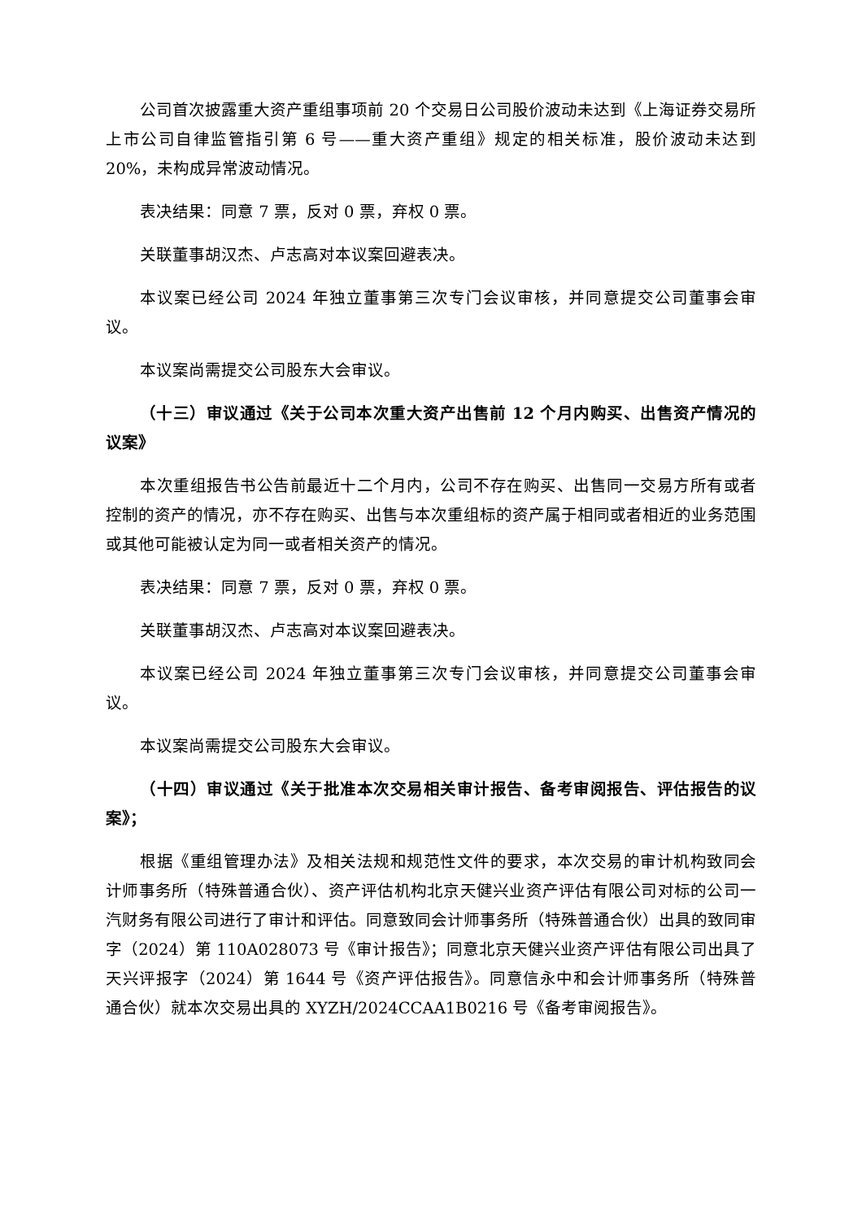公司首次披露重大资产重组事项前 20 个交易日公司股价波动未达到《上海证券交易所上市公司自律监管指引第 6 号——重大资产重组》规定的相关标准，股价波动未达到 20%，未构成异常波动情况。
表决结果：同意 7 票，反对 0 票，弃权 0 票。
关联董事胡汉杰、卢志高对本议案回避表决。
本议案已经公司 2024 年独立董事第三次专门会议审核，并同意提交公司董事会审议。
本议案尚需提交公司股东大会审议。
（十三）审议通过《关于公司本次重大资产出售前 12 个月内购买、出售资产情况的议案》
本次重组报告书公告前最近十二个月内，公司不存在购买、出售同一交易方所有或者控制的资产的情况，亦不存在购买、出售与本次重组标的资产属于相同或者相近的业务范围或其他可能被认定为同一或者相关资产的情况。
表决结果：同意 7 票，反对 0 票，弃权 0 票。
关联董事胡汉杰、卢志高对本议案回避表决。
本议案已经公司 2024 年独立董事第三次专门会议审核，并同意提交公司董事会审议。
本议案尚需提交公司股东大会审议。
（十四）审议通过《关于批准本次交易相关审计报告、备考审阅报告、评估报告的议案》；
根据《重组管理办法》及相关法规和规范性文件的要求，本次交易的审计机构致同会计师事务所（特殊普通合伙）、资产评估机构北京天健兴业资产评估有限公司对标的公司一汽财务有限公司进行了审计和评估。同意致同会计师事务所（特殊普通合伙）出具的致同审字（2024）第 110A028073 号《审计报告》；同意北京天健兴业资产评估有限公司出具了天兴评报字（2024）第 1644 号《资产评估报告》。同意信永中和会计师事务所（特殊普通合伙）就本次交易出具的 XYZH/2024CCAA1B0216 号《备考审阅报告》。